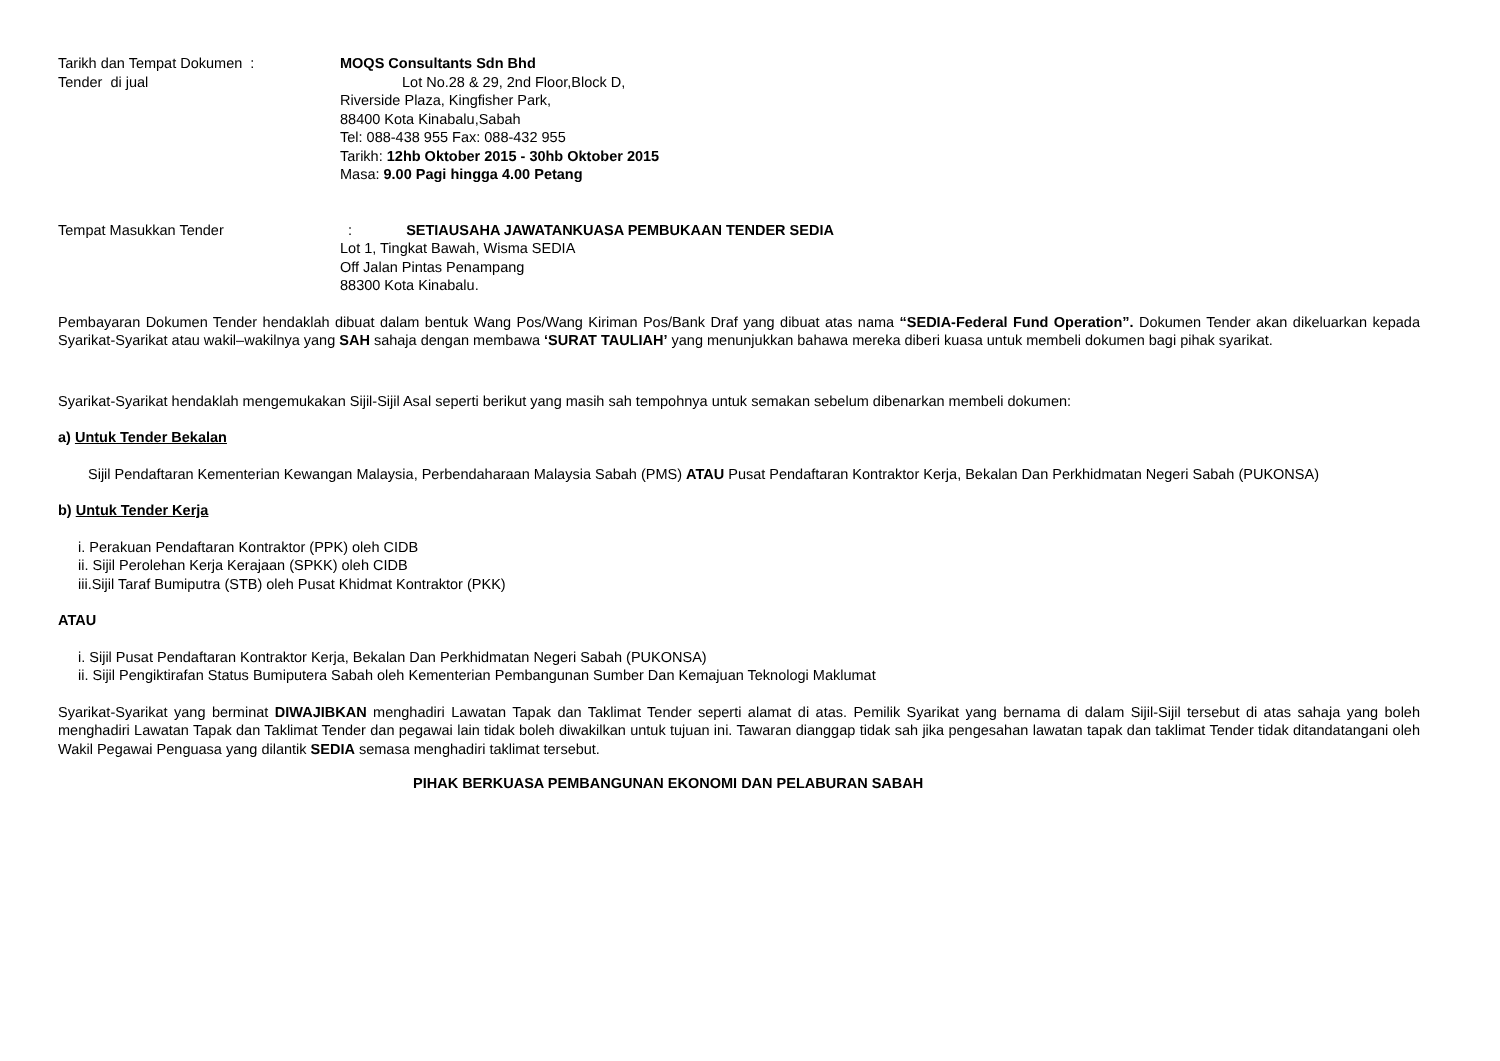Tarikh dan Tempat Dokumen :
Tender di jual
MOQS Consultants Sdn Bhd
Lot No.28 & 29, 2nd Floor,Block D,
Riverside Plaza, Kingfisher Park,
88400 Kota Kinabalu,Sabah
Tel: 088-438 955 Fax: 088-432 955
Tarikh: 12hb Oktober 2015 - 30hb Oktober 2015
Masa: 9.00 Pagi hingga 4.00 Petang
Tempat Masukkan Tender : SETIAUSAHA JAWATANKUASA PEMBUKAAN TENDER SEDIA
Lot 1, Tingkat Bawah, Wisma SEDIA
Off Jalan Pintas Penampang
88300 Kota Kinabalu.
Pembayaran Dokumen Tender hendaklah dibuat dalam bentuk Wang Pos/Wang Kiriman Pos/Bank Draf yang dibuat atas nama “SEDIA-Federal Fund Operation”. Dokumen Tender akan dikeluarkan kepada Syarikat-Syarikat atau wakil–wakilnya yang SAH sahaja dengan membawa ‘SURAT TAULIAH’ yang menunjukkan bahawa mereka diberi kuasa untuk membeli dokumen bagi pihak syarikat.
Syarikat-Syarikat hendaklah mengemukakan Sijil-Sijil Asal seperti berikut yang masih sah tempohnya untuk semakan sebelum dibenarkan membeli dokumen:
a) Untuk Tender Bekalan
Sijil Pendaftaran Kementerian Kewangan Malaysia, Perbendaharaan Malaysia Sabah (PMS) ATAU Pusat Pendaftaran Kontraktor Kerja, Bekalan Dan Perkhidmatan Negeri Sabah (PUKONSA)
b) Untuk Tender Kerja
i. Perakuan Pendaftaran Kontraktor (PPK) oleh CIDB
ii. Sijil Perolehan Kerja Kerajaan (SPKK) oleh CIDB
iii.Sijil Taraf Bumiputra (STB) oleh Pusat Khidmat Kontraktor (PKK)
ATAU
i. Sijil Pusat Pendaftaran Kontraktor Kerja, Bekalan Dan Perkhidmatan Negeri Sabah (PUKONSA)
ii. Sijil Pengiktirafan Status Bumiputera Sabah oleh Kementerian Pembangunan Sumber Dan Kemajuan Teknologi Maklumat
Syarikat-Syarikat yang berminat DIWAJIBKAN menghadiri Lawatan Tapak dan Taklimat Tender seperti alamat di atas. Pemilik Syarikat yang bernama di dalam Sijil-Sijil tersebut di atas sahaja yang boleh menghadiri Lawatan Tapak dan Taklimat Tender dan pegawai lain tidak boleh diwakilkan untuk tujuan ini. Tawaran dianggap tidak sah jika pengesahan lawatan tapak dan taklimat Tender tidak ditandatangani oleh Wakil Pegawai Penguasa yang dilantik SEDIA semasa menghadiri taklimat tersebut.
PIHAK BERKUASA PEMBANGUNAN EKONOMI DAN PELABURAN SABAH